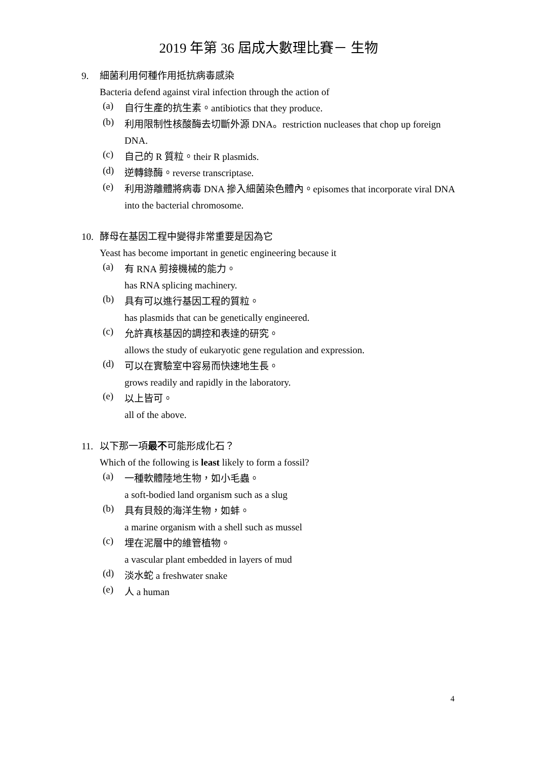2019 年第 36 屆成大數理比賽－ 生物
9. 細菌利用何種作用抵抗病毒感染
Bacteria defend against viral infection through the action of
(a)
自行生產的抗生素。antibiotics that they produce.
(b)
利用限制性核酸酶去切斷外源 DNA。restriction nucleases that chop up foreign DNA.
(c)
自己的 R 質粒。their R plasmids.
(d)
逆轉錄酶。reverse transcriptase.
(e)
利用游離體將病毒 DNA 摻入細菌染色體內。episomes that incorporate viral DNA into the bacterial chromosome.
10. 酵母在基因工程中變得非常重要是因為它
Yeast has become important in genetic engineering because it
(a)
有 RNA 剪接機械的能力。
has RNA splicing machinery.
(b)
具有可以進行基因工程的質粒。
has plasmids that can be genetically engineered.
(c)
允許真核基因的調控和表達的研究。
allows the study of eukaryotic gene regulation and expression.
(d)
可以在實驗室中容易而快速地生長。
grows readily and rapidly in the laboratory.
(e)
以上皆可。
all of the above.
11. 以下那一項最不可能形成化石？
Which of the following is least likely to form a fossil?
(a)
一種軟體陸地生物，如小毛蟲。
a soft-bodied land organism such as a slug
(b)
具有貝殼的海洋生物，如蚌。
a marine organism with a shell such as mussel
(c)
埋在泥層中的維管植物。
a vascular plant embedded in layers of mud
(d)
淡水蛇 a freshwater snake
(e)
人 a human
4